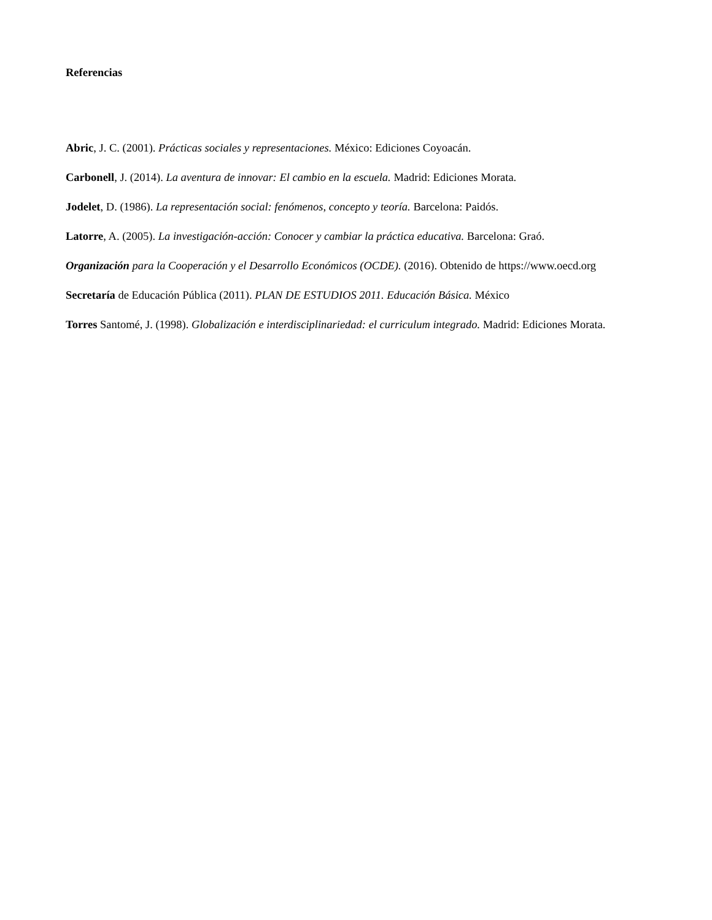Referencias
Abric, J. C. (2001). Prácticas sociales y representaciones. México: Ediciones Coyoacán.
Carbonell, J. (2014). La aventura de innovar: El cambio en la escuela. Madrid: Ediciones Morata.
Jodelet, D. (1986). La representación social: fenómenos, concepto y teoría. Barcelona: Paidós.
Latorre, A. (2005). La investigación-acción: Conocer y cambiar la práctica educativa. Barcelona: Graó.
Organización para la Cooperación y el Desarrollo Económicos (OCDE). (2016). Obtenido de https://www.oecd.org
Secretaría de Educación Pública (2011). PLAN DE ESTUDIOS 2011. Educación Básica. México
Torres Santomé, J. (1998). Globalización e interdisciplinariedad: el curriculum integrado. Madrid: Ediciones Morata.